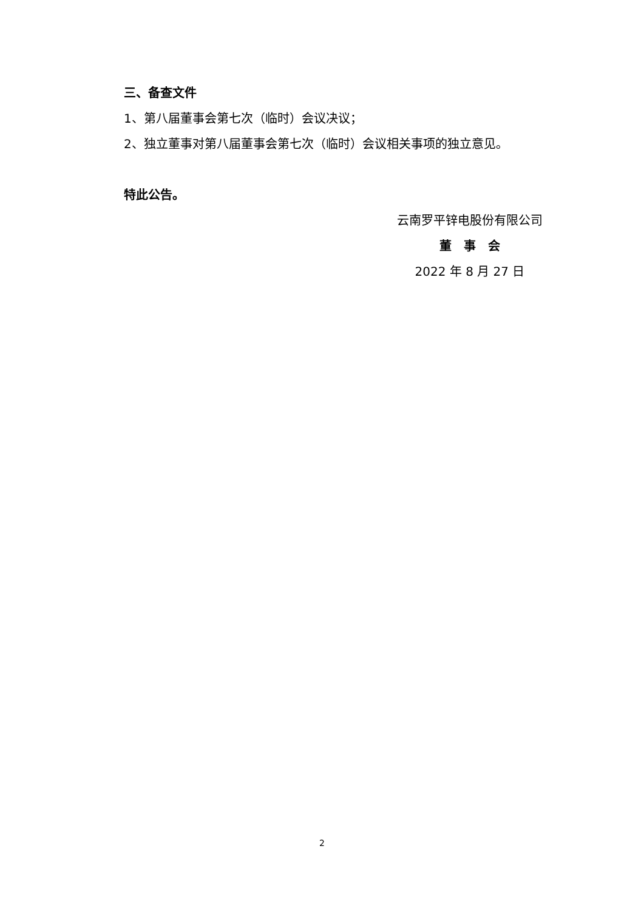三、备查文件
1、第八届董事会第七次（临时）会议决议；
2、独立董事对第八届董事会第七次（临时）会议相关事项的独立意见。
特此公告。
云南罗平锌电股份有限公司
董　事　会
2022 年 8 月 27 日
2